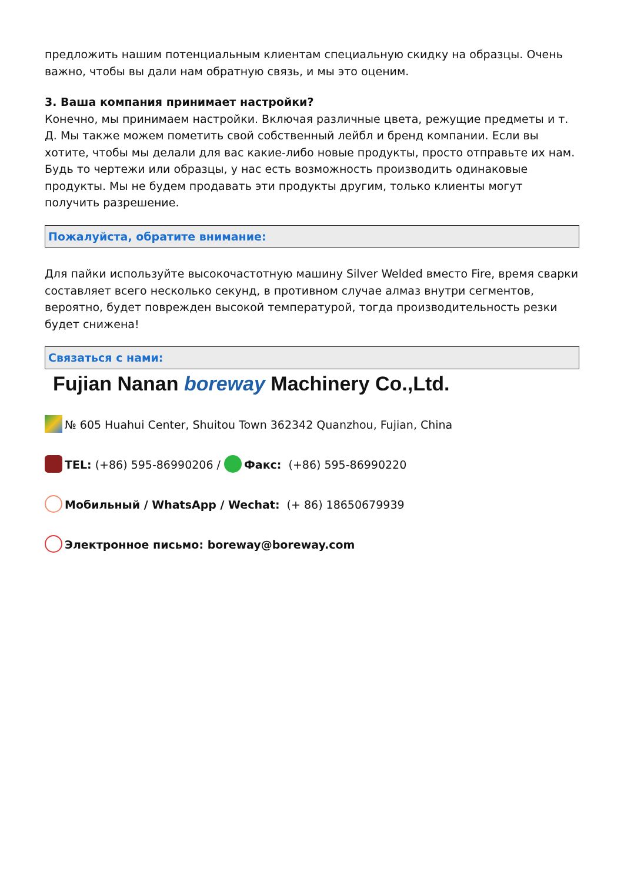предложить нашим потенциальным клиентам специальную скидку на образцы. Очень важно, чтобы вы дали нам обратную связь, и мы это оценим.
3. Ваша компания принимает настройки?
Конечно, мы принимаем настройки. Включая различные цвета, режущие предметы и т. Д. Мы также можем пометить свой собственный лейбл и бренд компании. Если вы хотите, чтобы мы делали для вас какие-либо новые продукты, просто отправьте их нам. Будь то чертежи или образцы, у нас есть возможность производить одинаковые продукты. Мы не будем продавать эти продукты другим, только клиенты могут получить разрешение.
Пожалуйста, обратите внимание:
Для пайки используйте высокочастотную машину Silver Welded вместо Fire, время сварки составляет всего несколько секунд, в противном случае алмаз внутри сегментов, вероятно, будет поврежден высокой температурой, тогда производительность резки будет снижена!
Связаться с нами:
Fujian Nanan boreway Machinery Co.,Ltd.
№ 605 Huahui Center, Shuitou Town 362342 Quanzhou, Fujian, China
TEL: (+86) 595-86990206 / Факс: (+86) 595-86990220
Мобильный / WhatsApp / Wechat: (+ 86) 18650679939
Электронное письмо: boreway@boreway.com